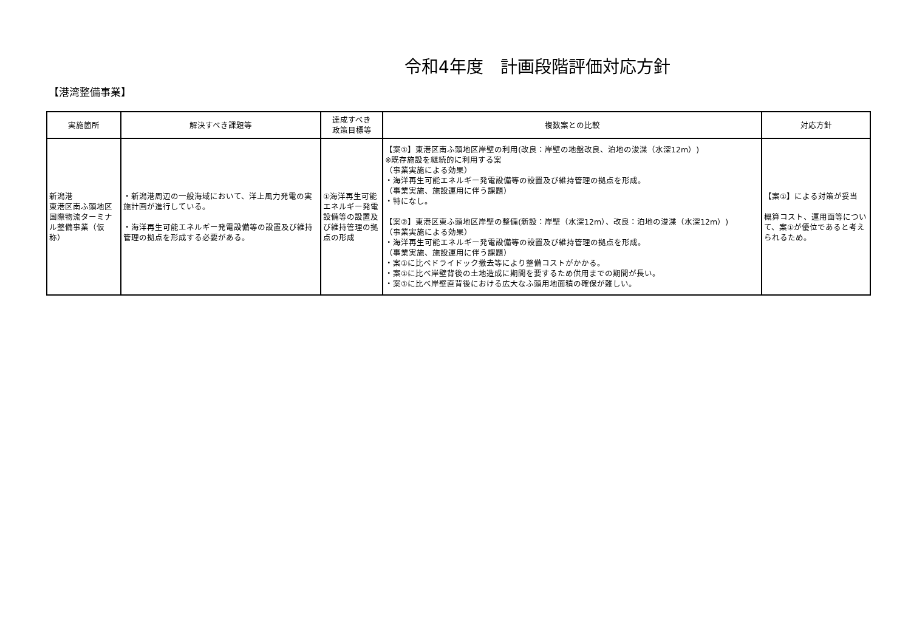令和4年度　計画段階評価対応方針
【港湾整備事業】
| 実施箇所 | 解決すべき課題等 | 達成すべき 政策目標等 | 複数案との比較 | 対応方針 |
| --- | --- | --- | --- | --- |
| 新潟港 東港区南ふ頭地区 国際物流ターミナル整備事業（仮称） | ・新潟港周辺の一般海域において、洋上風力発電の実施計画が進行している。 ・海洋再生可能エネルギー発電設備等の設置及び維持管理の拠点を形成する必要がある。 | ①海洋再生可能エネルギー発電設備等の設置及び維持管理の拠点の形成 | 【案①】東港区南ふ頭地区岸壁の利用(改良：岸壁の地盤改良、泊地の浚渫（水深12m）) ※既存施設を継続的に利用する案 （事業実施による効果） ・海洋再生可能エネルギー発電設備等の設置及び維持管理の拠点を形成。 （事業実施、施設運用に伴う課題） ・特になし。 【案②】東港区東ふ頭地区岸壁の整備(新設：岸壁（水深12m）、改良：泊地の浚渫（水深12m）) （事業実施による効果） ・海洋再生可能エネルギー発電設備等の設置及び維持管理の拠点を形成。 （事業実施、施設運用に伴う課題） ・案①に比べドライドック撤去等により整備コストがかかる。 ・案①に比べ岸壁背後の土地造成に期間を要するため供用までの期間が長い。 ・案①に比べ岸壁直背後における広大なふ頭用地面積の確保が難しい。 | 【案①】による対策が妥当 概算コスト、運用面等について、案①が優位であると考えられるため。 |